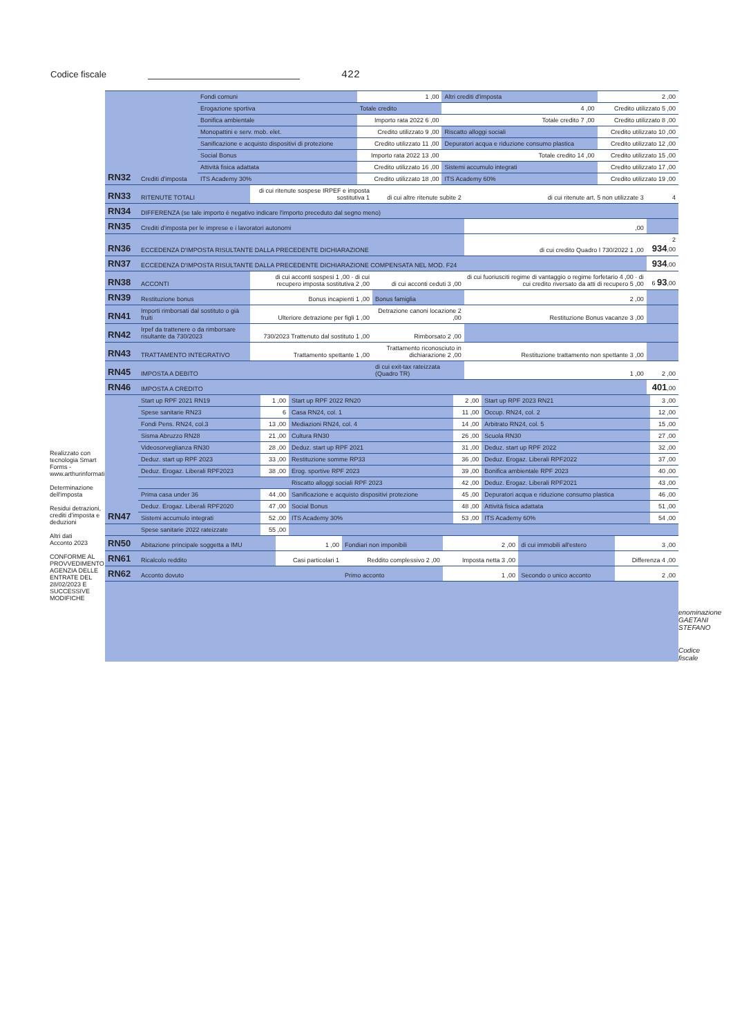Codice fiscale
422
Realizzato con tecnologia Smart Forms - www.arthurinformatica.com
Determinazione dell'imposta
Residui detrazioni, crediti d'imposta e deduzioni
Altri dati
Acconto 2023
CONFORME AL PROVVEDIMENTO AGENZIA DELLE ENTRATE DEL 28/02/2023 E SUCCESSIVE MODIFICHE
| RN32 | Crediti d'imposta | Fondi comuni | 1 ,00 | Altri crediti d'imposta | 2 ,00 |
| | | Erogazione sportiva | Totale credito | 4 ,00 | Credito utilizzato 5 ,00 |
| | | Bonifica ambientale | Importo rata 2022 6 ,00 | Totale credito 7 ,00 | Credito utilizzato 8 ,00 |
| | | Monopattini e serv. mob. elet. | Credito utilizzato 9 ,00 | Riscatto alloggi sociali | Credito utilizzato 10 ,00 |
| | | Sanificazione e acquisto dispositivi di protezione | Credito utilizzato 11 ,00 | Depuratori acqua e riduzione consumo plastica | Credito utilizzato 12 ,00 |
| | | Social Bonus | Importo rata 2022 13 ,00 | Totale credito 14 ,00 | Credito utilizzato 15 ,00 |
| | | Attività fisica adattata | Credito utilizzato 16 ,00 | Sistemi accumulo integrati | Credito utilizzato 17 ,00 |
| | | ITS Academy 30% | Credito utilizzato 18 ,00 | ITS Academy 60% | Credito utilizzato 19 ,00 |
| RN33 | RITENUTE TOTALI | di cui ritenute sospese IRPEF e imposta sostitutiva 1 | di cui altre ritenute subite 2 | di cui ritenute art. 5 non utilizzate 3 | 4 |
| RN34 | DIFFERENZA (se tale importo è negativo indicare l'importo preceduto dal segno meno) | | | | |
| RN35 | Crediti d'imposta per le imprese e i lavoratori autonomi | | | ,00 | |
| RN36 | ECCEDENZA D'IMPOSTA RISULTANTE DALLA PRECEDENTE DICHIARAZIONE | | | di cui credito Quadro I 730/2022 1 ,00 | 2 934 ,00 |
| RN37 | ECCEDENZA D'IMPOSTA RISULTANTE DALLA PRECEDENTE DICHIARAZIONE COMPENSATA NEL MOD. F24 | | | | 934 ,00 |
| RN38 | ACCONTI | di cui acconti sospesi 1 ,00 · di cui recupero imposta sostitutiva 2 ,00 | di cui acconti ceduti 3 ,00 | di cui fuoriusciti regime di vantaggio o regime forfetario 4 ,00 · di cui credito riversato da atti di recupero 5 ,00 | 6 93 ,00 |
| RN39 | Restituzione bonus | Bonus incapienti 1 ,00 | Bonus famiglia | 2 ,00 | |
| RN41 | Importi rimborsati dal sostituto o già fruiti | Ulteriore detrazione per figli 1 ,00 | Detrazione canoni locazione 2 ,00 | Restituzione Bonus vacanze 3 ,00 | |
| RN42 | Irpef da trattenere o da rimborsare risultante da 730/2023 | 730/2023 Trattenuto dal sostituto 1 ,00 | Rimborsato 2 ,00 | | |
| RN43 | TRATTAMENTO INTEGRATIVO | Trattamento spettante 1 ,00 | Trattamento riconosciuto in dichiarazione 2 ,00 | Restituzione trattamento non spettante 3 ,00 | |
| RN45 | IMPOSTA A DEBITO | | di cui exit-tax rateizzata (Quadro TR) | 1 ,00 | 2 ,00 |
| RN46 | IMPOSTA A CREDITO | | | | 401 ,00 |
| RN47 | Start up RPF 2021 RN19 | 1 ,00 | Start up RPF 2022 RN20 | 2 ,00 | Start up RPF 2023 RN21 | 3 ,00 |
| | Spese sanitarie RN23 | 6 | Casa RN24, col. 1 | 11 ,00 | Occup. RN24, col. 2 | 12 ,00 |
| | Fondi Pens. RN24, col.3 | 13 ,00 | Mediazioni RN24, col. 4 | 14 ,00 | Arbitrato RN24, col. 5 | 15 ,00 |
| | Sisma Abruzzo RN28 | 21 ,00 | Cultura RN30 | 26 ,00 | Scuola RN30 | 27 ,00 |
| | Videosorveglianza RN30 | 28 ,00 | Deduz. start up RPF 2021 | 31 ,00 | Deduz. start up RPF 2022 | 32 ,00 |
| | Deduz. start up RPF 2023 | 33 ,00 | Restituzione somme RP33 | 36 ,00 | Deduz. Erogaz. Liberali RPF2022 | 37 ,00 |
| | Deduz. Erogaz. Liberali RPF2023 | 38 ,00 | Erog. sportive RPF 2023 | 39 ,00 | Bonifica ambientale RPF 2023 | 40 ,00 |
| | | | Riscatto alloggi sociali RPF 2023 | 42 ,00 | Deduz. Erogaz. Liberali RPF2021 | 43 ,00 |
| | Prima casa under 36 | 44 ,00 | Sanificazione e acquisto dispositivi protezione | 45 ,00 | Depuratori acqua e riduzione consumo plastica | 46 ,00 |
| | Deduz. Erogaz. Liberali RPF2020 | 47 ,00 | Social Bonus | 48 ,00 | Attività fisica adattata | 51 ,00 |
| | Sistemi accumulo integrati | 52 ,00 | ITS Academy 30% | 53 ,00 | ITS Academy 60% | 54 ,00 |
| | Spese sanitarie 2022 rateizzate | 55 ,00 | | | | |
| RN50 | Abitazione principale soggetta a IMU | 1 ,00 | Fondiari non imponibili | 2 ,00 | di cui immobili all'estero | 3 ,00 |
| RN61 | Ricalcolo reddito | Casi particolari 1 | Reddito complessivo 2 ,00 | Imposta netta 3 ,00 | | Differenza 4 ,00 |
| RN62 | Acconto dovuto | | Primo acconto | 1 ,00 | Secondo o unico acconto | 2 ,00 |
enominazione GAETANI STEFANO
Codice fiscale